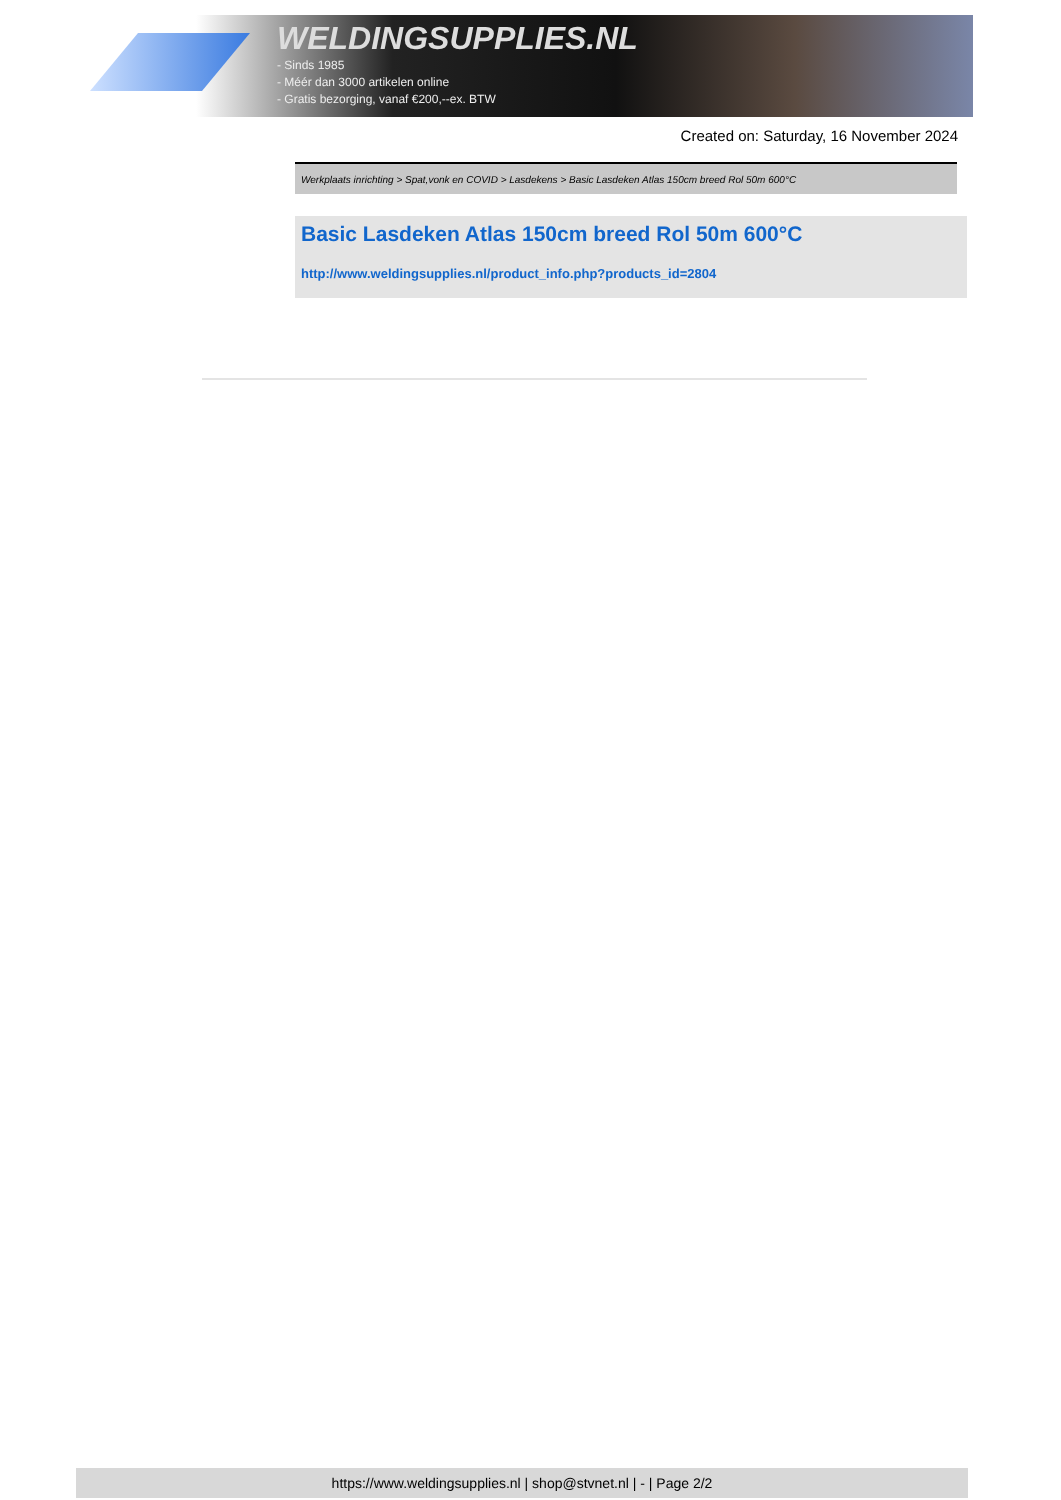WELDINGSUPPLIES.NL
- Sinds 1985
- Méér dan 3000 artikelen online
- Gratis bezorging, vanaf €200,--ex. BTW
Created on: Saturday, 16 November 2024
Werkplaats inrichting > Spat,vonk en COVID > Lasdekens > Basic Lasdeken Atlas 150cm breed Rol 50m 600°C
Basic Lasdeken Atlas 150cm breed Rol 50m 600°C
http://www.weldingsupplies.nl/product_info.php?products_id=2804
https://www.weldingsupplies.nl | shop@stvnet.nl | - | Page 2/2